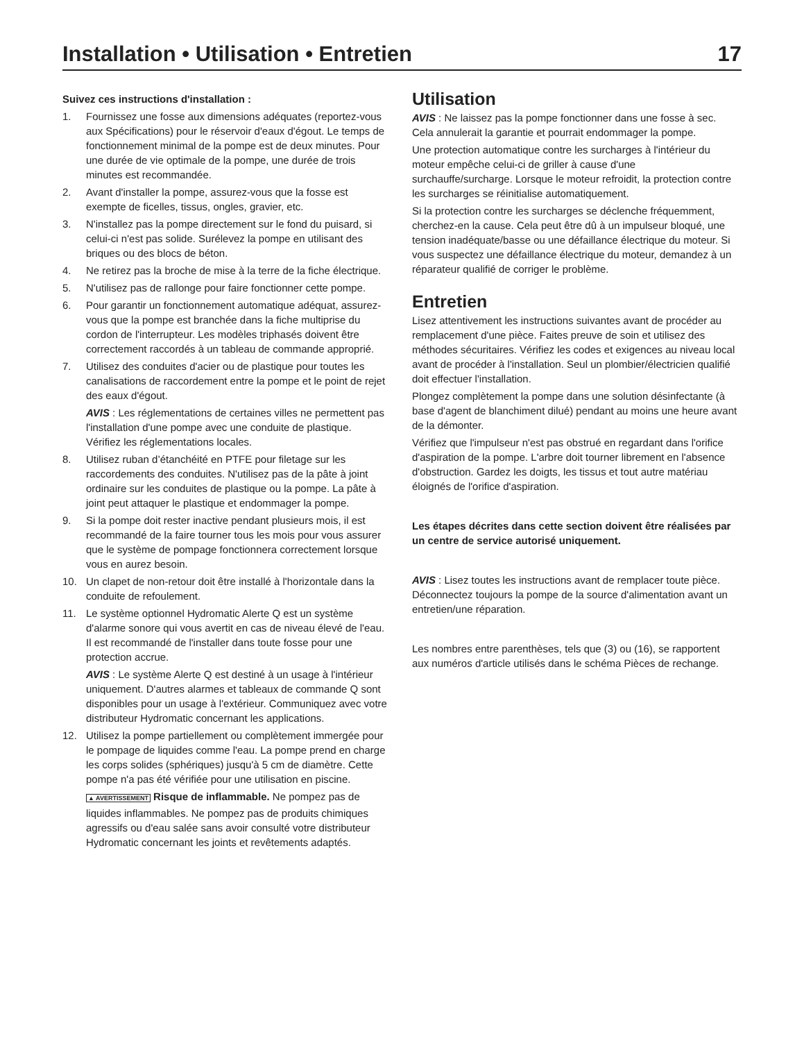Installation • Utilisation • Entretien 17
Suivez ces instructions d'installation :
1. Fournissez une fosse aux dimensions adéquates (reportez-vous aux Spécifications) pour le réservoir d'eaux d'égout. Le temps de fonctionnement minimal de la pompe est de deux minutes. Pour une durée de vie optimale de la pompe, une durée de trois minutes est recommandée.
2. Avant d'installer la pompe, assurez-vous que la fosse est exempte de ficelles, tissus, ongles, gravier, etc.
3. N'installez pas la pompe directement sur le fond du puisard, si celui-ci n'est pas solide. Surélevez la pompe en utilisant des briques ou des blocs de béton.
4. Ne retirez pas la broche de mise à la terre de la fiche électrique.
5. N'utilisez pas de rallonge pour faire fonctionner cette pompe.
6. Pour garantir un fonctionnement automatique adéquat, assurez-vous que la pompe est branchée dans la fiche multiprise du cordon de l'interrupteur. Les modèles triphasés doivent être correctement raccordés à un tableau de commande approprié.
7. Utilisez des conduites d'acier ou de plastique pour toutes les canalisations de raccordement entre la pompe et le point de rejet des eaux d'égout.
AVIS : Les réglementations de certaines villes ne permettent pas l'installation d'une pompe avec une conduite de plastique. Vérifiez les réglementations locales.
8. Utilisez ruban d’étanchéité en PTFE pour filetage sur les raccordements des conduites. N'utilisez pas de la pâte à joint ordinaire sur les conduites de plastique ou la pompe. La pâte à joint peut attaquer le plastique et endommager la pompe.
9. Si la pompe doit rester inactive pendant plusieurs mois, il est recommandé de la faire tourner tous les mois pour vous assurer que le système de pompage fonctionnera correctement lorsque vous en aurez besoin.
10. Un clapet de non-retour doit être installé à l'horizontale dans la conduite de refoulement.
11. Le système optionnel Hydromatic Alerte Q est un système d'alarme sonore qui vous avertit en cas de niveau élevé de l'eau. Il est recommandé de l'installer dans toute fosse pour une protection accrue.
AVIS : Le système Alerte Q est destiné à un usage à l'intérieur uniquement. D'autres alarmes et tableaux de commande Q sont disponibles pour un usage à l'extérieur. Communiquez avec votre distributeur Hydromatic concernant les applications.
12. Utilisez la pompe partiellement ou complètement immergée pour le pompage de liquides comme l'eau. La pompe prend en charge les corps solides (sphériques) jusqu'à 5 cm de diamètre. Cette pompe n'a pas été vérifiée pour une utilisation en piscine.
▲ AVERTISSEMENT Risque de inflammable. Ne pompez pas de liquides inflammables. Ne pompez pas de produits chimiques agressifs ou d'eau salée sans avoir consulté votre distributeur Hydromatic concernant les joints et revêtements adaptés.
Utilisation
AVIS : Ne laissez pas la pompe fonctionner dans une fosse à sec. Cela annulerait la garantie et pourrait endommager la pompe.
Une protection automatique contre les surcharges à l'intérieur du moteur empêche celui-ci de griller à cause d'une surchauffe/surcharge. Lorsque le moteur refroidit, la protection contre les surcharges se réinitialise automatiquement.
Si la protection contre les surcharges se déclenche fréquemment, cherchez-en la cause. Cela peut être dû à un impulseur bloqué, une tension inadéquate/basse ou une défaillance électrique du moteur. Si vous suspectez une défaillance électrique du moteur, demandez à un réparateur qualifié de corriger le problème.
Entretien
Lisez attentivement les instructions suivantes avant de procéder au remplacement d'une pièce. Faites preuve de soin et utilisez des méthodes sécuritaires. Vérifiez les codes et exigences au niveau local avant de procéder à l'installation. Seul un plombier/électricien qualifié doit effectuer l'installation.
Plongez complètement la pompe dans une solution désinfectante (à base d'agent de blanchiment dilué) pendant au moins une heure avant de la démonter.
Vérifiez que l'impulseur n'est pas obstrué en regardant dans l'orifice d'aspiration de la pompe. L'arbre doit tourner librement en l'absence d'obstruction. Gardez les doigts, les tissus et tout autre matériau éloignés de l'orifice d'aspiration.
Les étapes décrites dans cette section doivent être réalisées par un centre de service autorisé uniquement.
AVIS : Lisez toutes les instructions avant de remplacer toute pièce. Déconnectez toujours la pompe de la source d'alimentation avant un entretien/une réparation.
Les nombres entre parenthèses, tels que (3) ou (16), se rapportent aux numéros d'article utilisés dans le schéma Pièces de rechange.